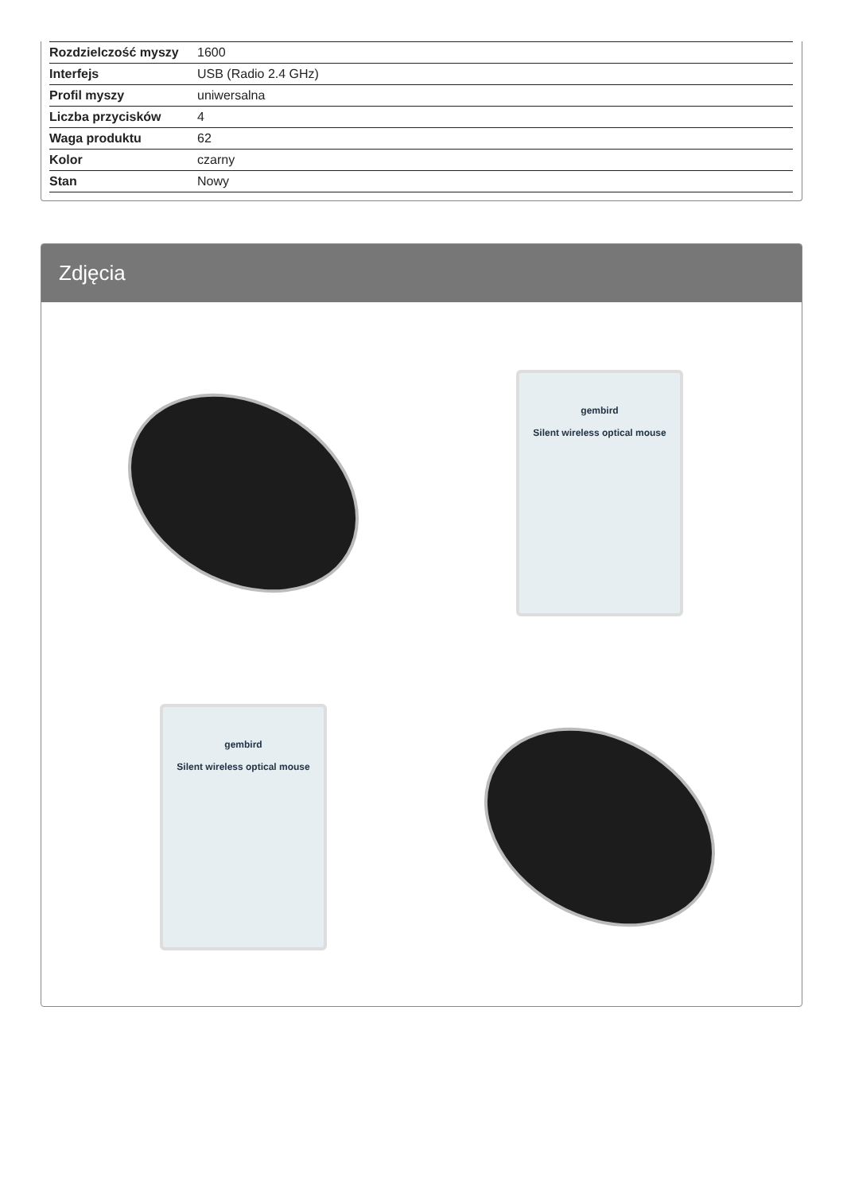| Rozdzielczość myszy | 1600 |
| Interfejs | USB (Radio 2.4 GHz) |
| Profil myszy | uniwersalna |
| Liczba przycisków | 4 |
| Waga produktu | 62 |
| Kolor | czarny |
| Stan | Nowy |
Zdjęcia
gembird
Silent wireless optical mouse
gembird
Silent wireless optical mouse